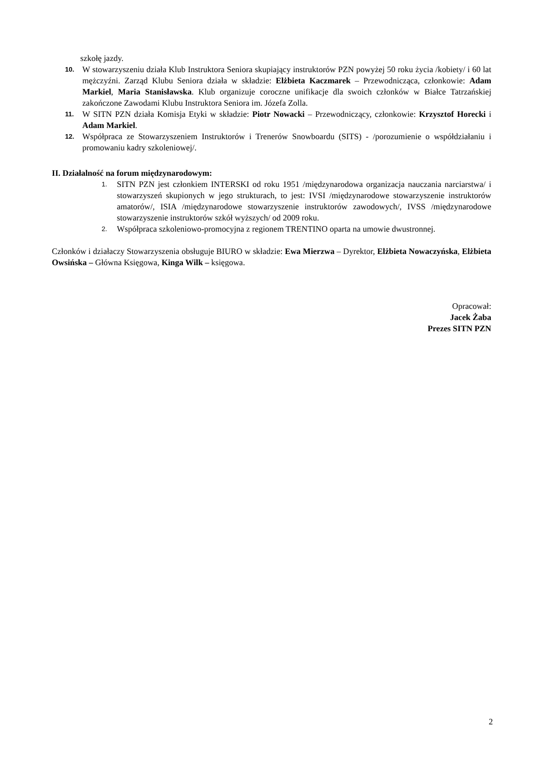szkołę jazdy.
10. W stowarzyszeniu działa Klub Instruktora Seniora skupiający instruktorów PZN powyżej 50 roku życia /kobiety/ i 60 lat mężczyźni. Zarząd Klubu Seniora działa w składzie: Elżbieta Kaczmarek – Przewodnicząca, członkowie: Adam Markiel, Maria Stanisławska. Klub organizuje coroczne unifikacje dla swoich członków w Białce Tatrzańskiej zakończone Zawodami Klubu Instruktora Seniora im. Józefa Zolla.
11. W SITN PZN działa Komisja Etyki w składzie: Piotr Nowacki – Przewodniczący, członkowie: Krzysztof Horecki i Adam Markiel.
12. Współpraca ze Stowarzyszeniem Instruktorów i Trenerów Snowboardu (SITS) - /porozumienie o współdziałaniu i promowaniu kadry szkoleniowej/.
II. Działalność na forum międzynarodowym:
1. SITN PZN jest członkiem INTERSKI od roku 1951 /międzynarodowa organizacja nauczania narciarstwa/ i stowarzyszeń skupionych w jego strukturach, to jest: IVSI /międzynarodowe stowarzyszenie instruktorów amatorów/, ISIA /międzynarodowe stowarzyszenie instruktorów zawodowych/, IVSS /międzynarodowe stowarzyszenie instruktorów szkół wyższych/ od 2009 roku.
2. Współpraca szkoleniowo-promocyjna z regionem TRENTINO oparta na umowie dwustronnej.
Członków i działaczy Stowarzyszenia obsługuje BIURO w składzie: Ewa Mierzwa – Dyrektor, Elżbieta Nowaczyńska, Elżbieta Owsińska – Główna Księgowa, Kinga Wilk – księgowa.
Opracował:
Jacek Żaba
Prezes SITN PZN
2